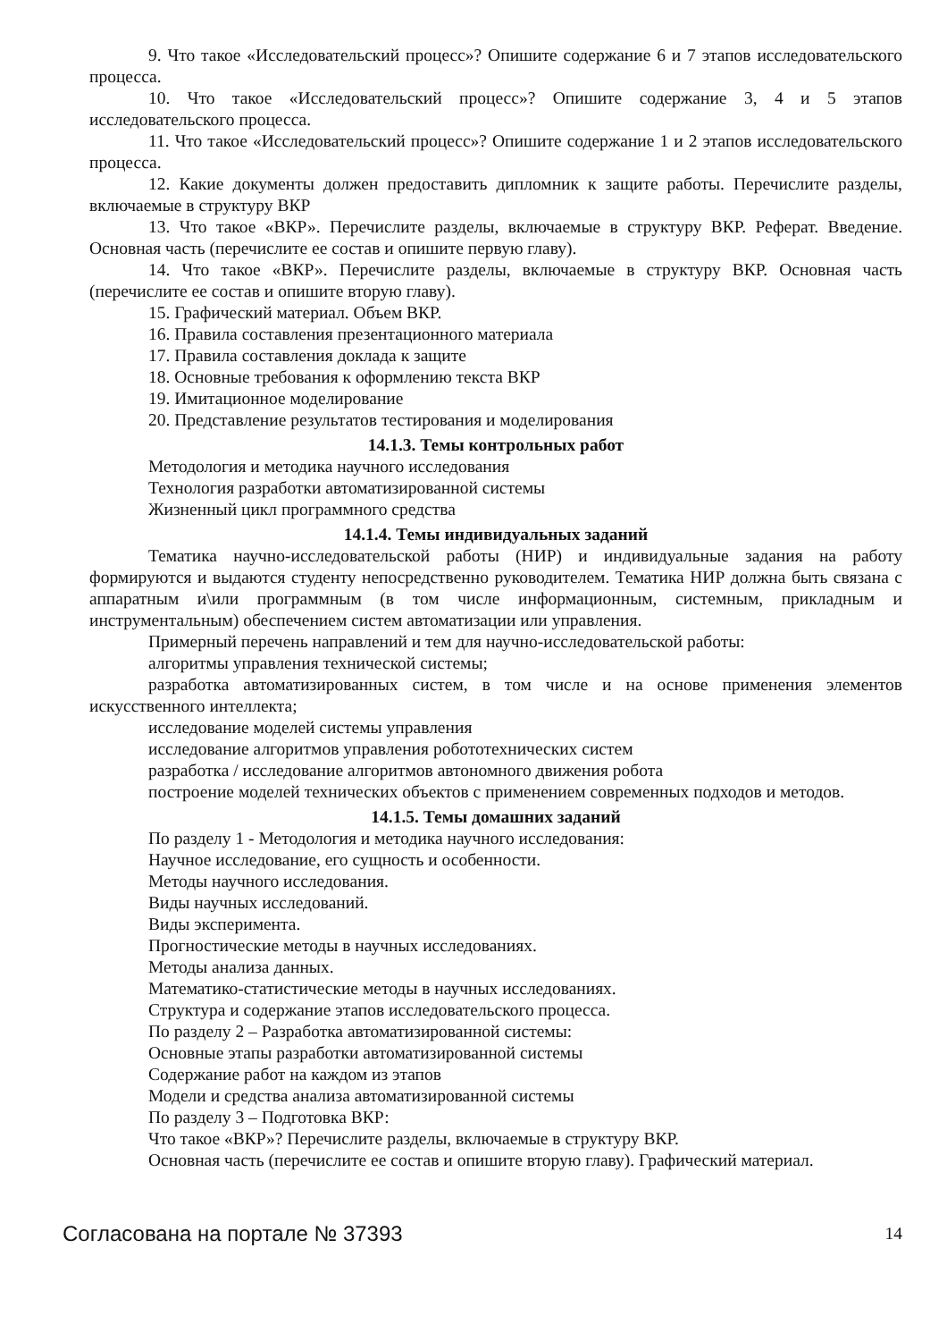9. Что такое «Исследовательский процесс»? Опишите содержание 6 и 7 этапов исследовательского процесса.
10. Что такое «Исследовательский процесс»? Опишите содержание 3, 4 и 5 этапов исследовательского процесса.
11. Что такое «Исследовательский процесс»? Опишите содержание 1 и 2 этапов исследовательского процесса.
12. Какие документы должен предоставить дипломник к защите работы. Перечислите разделы, включаемые в структуру ВКР
13. Что такое «ВКР». Перечислите разделы, включаемые в структуру ВКР. Реферат. Введение. Основная часть (перечислите ее состав и опишите первую главу).
14. Что такое «ВКР». Перечислите разделы, включаемые в структуру ВКР. Основная часть (перечислите ее состав и опишите вторую главу).
15. Графический материал. Объем ВКР.
16. Правила составления презентационного материала
17. Правила составления доклада к защите
18. Основные требования к оформлению текста ВКР
19. Имитационное моделирование
20. Представление результатов тестирования и моделирования
14.1.3. Темы контрольных работ
Методология и методика научного исследования
Технология разработки автоматизированной системы
Жизненный цикл программного средства
14.1.4. Темы индивидуальных заданий
Тематика научно-исследовательской работы (НИР) и индивидуальные задания на работу формируются и выдаются студенту непосредственно руководителем. Тематика НИР должна быть связана с аппаратным и\или программным (в том числе информационным, системным, прикладным и инструментальным) обеспечением систем автоматизации или управления.
Примерный перечень направлений и тем для научно-исследовательской работы:
алгоритмы управления технической системы;
разработка автоматизированных систем, в том числе и на основе применения элементов искусственного интеллекта;
исследование моделей системы управления
исследование алгоритмов управления робототехнических систем
разработка / исследование алгоритмов автономного движения робота
построение моделей технических объектов с применением современных подходов и методов.
14.1.5. Темы домашних заданий
По разделу 1 - Методология и методика научного исследования:
Научное исследование, его сущность и особенности.
Методы научного исследования.
Виды научных исследований.
Виды эксперимента.
Прогностические методы в научных исследованиях.
Методы анализа данных.
Математико-статистические методы в научных исследованиях.
Структура и содержание этапов исследовательского процесса.
По разделу 2 – Разработка автоматизированной системы:
Основные этапы разработки автоматизированной системы
Содержание работ на каждом из этапов
Модели и средства анализа автоматизированной системы
По разделу 3 – Подготовка ВКР:
Что такое «ВКР»? Перечислите разделы, включаемые в структуру ВКР.
Основная часть (перечислите ее состав и опишите вторую главу). Графический материал.
Согласована на портале № 37393 14